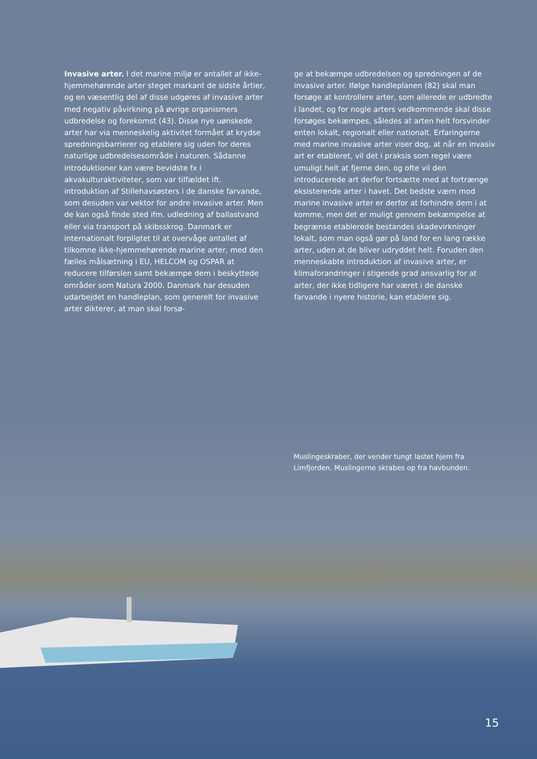Invasive arter. I det marine miljø er antallet af ikke-hjemmehørende arter steget markant de sidste årtier, og en væsentlig del af disse udgøres af invasive arter med negativ påvirkning på øvrige organismers udbredelse og forekomst (43). Disse nye uønskede arter har via menneskelig aktivitet formået at krydse spredningsbarrierer og etablere sig uden for deres naturlige udbredelsesområde i naturen. Sådanne introduktioner kan være bevidste fx i akvakulturaktiviteter, som var tilfældet ift. introduktion af Stillehavsøsters i de danske farvande, som desuden var vektor for andre invasive arter. Men de kan også finde sted ifm. udledning af ballastvand eller via transport på skibsskrog. Danmark er internationalt forpligtet til at overvåge antallet af tilkomne ikke-hjemmehørende marine arter, med den fælles målsætning i EU, HELCOM og OSPAR at reducere tilførslen samt bekæmpe dem i beskyttede områder som Natura 2000. Danmark har desuden udarbejdet en handleplan, som generelt for invasive arter dikterer, at man skal forsø-
ge at bekæmpe udbredelsen og spredningen af de invasive arter. Ifølge handleplanen (82) skal man forsøge at kontrollere arter, som allerede er udbredte i landet, og for nogle arters vedkommende skal disse forsøges bekæmpes, således at arten helt forsvinder enten lokalt, regionalt eller nationalt. Erfaringerne med marine invasive arter viser dog, at når en invasiv art er etableret, vil det i praksis som regel være umuligt helt at fjerne den, og ofte vil den introducerede art derfor fortsætte med at fortrænge eksisterende arter i havet. Det bedste værn mod marine invasive arter er derfor at forhindre dem i at komme, men det er muligt gennem bekæmpelse at begrænse etablerede bestandes skadevirkninger lokalt, som man også gør på land for en lang række arter, uden at de bliver udryddet helt. Foruden den menneskabte introduktion af invasive arter, er klimaforandringer i stigende grad ansvarlig for at arter, der ikke tidligere har været i de danske farvande i nyere historie, kan etablere sig.
Muslingeskraber, der vender tungt lastet hjem fra Limfjorden. Muslingerne skrabes op fra havbunden.
15